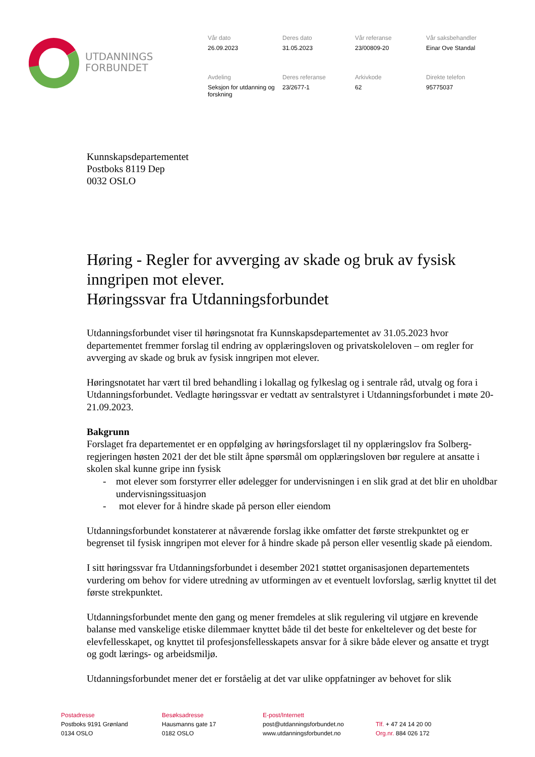UTDANNINGS
FORBUNDET
Vår dato
26.09.2023
Deres dato
31.05.2023
Vår referanse
23/00809-20
Vår saksbehandler
Einar Ove Standal
Avdeling
Seksjon for utdanning og forskning
Deres referanse
23/2677-1
Arkivkode
62
Direkte telefon
95775037
Kunnskapsdepartementet
Postboks 8119 Dep
0032 OSLO
Høring - Regler for avverging av skade og bruk av fysisk inngripen mot elever.
Høringssvar fra Utdanningsforbundet
Utdanningsforbundet viser til høringsnotat fra Kunnskapsdepartementet av 31.05.2023 hvor departementet fremmer forslag til endring av opplæringsloven og privatskoleloven – om regler for avverging av skade og bruk av fysisk inngripen mot elever.
Høringsnotatet har vært til bred behandling i lokallag og fylkeslag og i sentrale råd, utvalg og fora i Utdanningsforbundet. Vedlagte høringssvar er vedtatt av sentralstyret i Utdanningsforbundet i møte 20-21.09.2023.
Bakgrunn
Forslaget fra departementet er en oppfølging av høringsforslaget til ny opplæringslov fra Solberg-regjeringen høsten 2021 der det ble stilt åpne spørsmål om opplæringsloven bør regulere at ansatte i skolen skal kunne gripe inn fysisk
- mot elever som forstyrrer eller ødelegger for undervisningen i en slik grad at det blir en uholdbar undervisningssituasjon
- mot elever for å hindre skade på person eller eiendom
Utdanningsforbundet konstaterer at nåværende forslag ikke omfatter det første strekpunktet og er begrenset til fysisk inngripen mot elever for å hindre skade på person eller vesentlig skade på eiendom.
I sitt høringssvar fra Utdanningsforbundet i desember 2021 støttet organisasjonen departementets vurdering om behov for videre utredning av utformingen av et eventuelt lovforslag, særlig knyttet til det første strekpunktet.
Utdanningsforbundet mente den gang og mener fremdeles at slik regulering vil utgjøre en krevende balanse med vanskelige etiske dilemmaer knyttet både til det beste for enkeltelever og det beste for elevfellesskapet, og knyttet til profesjonsfellesskapets ansvar for å sikre både elever og ansatte et trygt og godt lærings- og arbeidsmiljø.
Utdanningsforbundet mener det er forståelig at det var ulike oppfatninger av behovet for slik
Postadresse
Postboks 9191 Grønland
0134 OSLO
Besøksadresse
Hausmanns gate 17
0182 OSLO
E-post/Internett
post@utdanningsforbundet.no
www.utdanningsforbundet.no
Tlf. + 47 24 14 20 00
Org.nr. 884 026 172